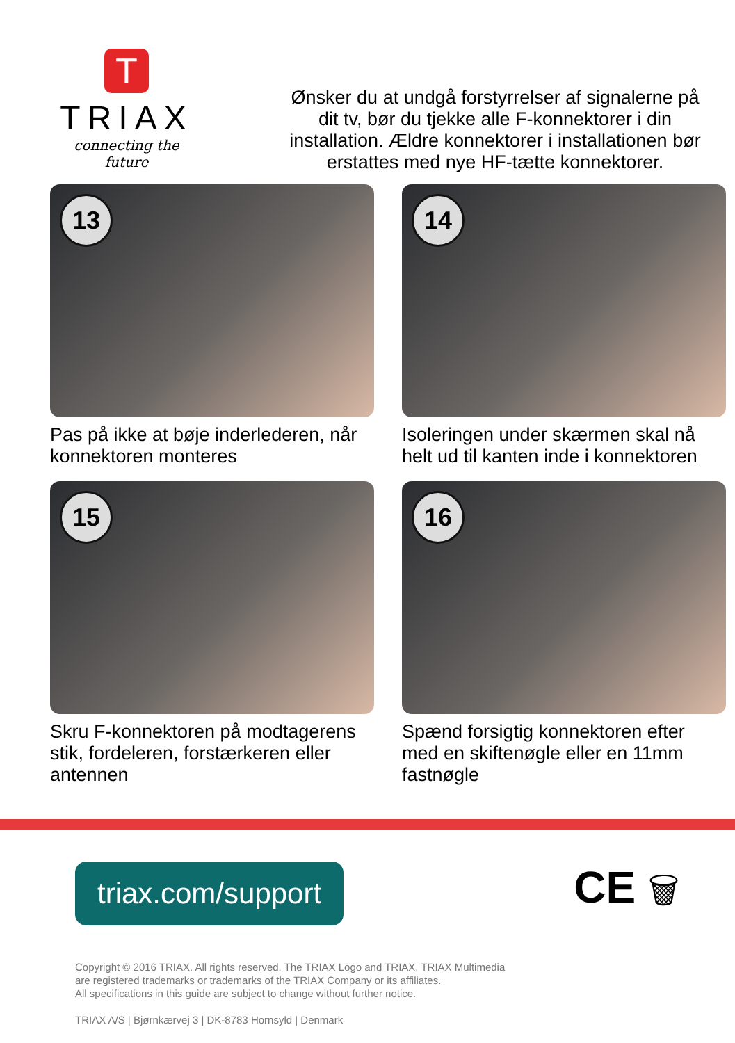T
TRIAX
connecting the future
Ønsker du at undgå forstyrrelser af signalerne på dit tv, bør du tjekke alle F-konnektorer i din installation. Ældre konnektorer i installationen bør erstattes med nye HF-tætte konnektorer.
13
Pas på ikke at bøje inderlederen, når konnektoren monteres
14
Isoleringen under skærmen skal nå helt ud til kanten inde i konnektoren
15
Skru F-konnektoren på modtagerens stik, fordeleren, forstærkeren eller antennen
16
Spænd forsigtig konnektoren efter med en skiftenøgle eller en 11mm fastnøgle
triax.com/support
CE 🗑
Copyright © 2016 TRIAX. All rights reserved. The TRIAX Logo and TRIAX, TRIAX Multimedia
are registered trademarks or trademarks of the TRIAX Company or its affiliates.
All specifications in this guide are subject to change without further notice.
TRIAX A/S | Bjørnkærvej 3 | DK-8783 Hornsyld | Denmark